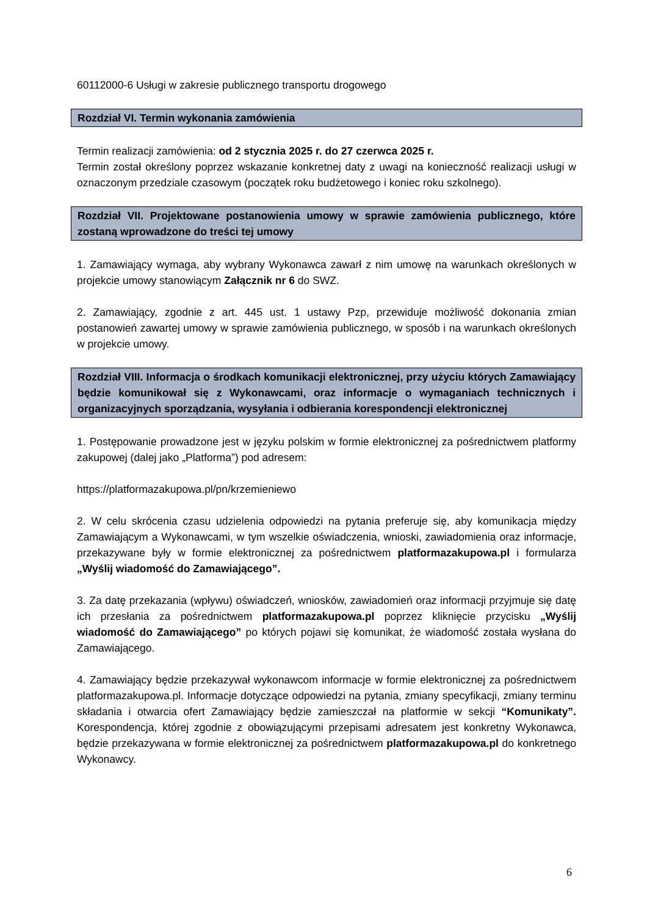60112000-6 Usługi w zakresie publicznego transportu drogowego
Rozdział VI. Termin wykonania zamówienia
Termin realizacji zamówienia: od 2 stycznia 2025 r. do 27 czerwca 2025 r.
Termin został określony poprzez wskazanie konkretnej daty z uwagi na konieczność realizacji usługi w oznaczonym przedziale czasowym (początek roku budżetowego i koniec roku szkolnego).
Rozdział VII. Projektowane postanowienia umowy w sprawie zamówienia publicznego, które zostaną wprowadzone do treści tej umowy
1. Zamawiający wymaga, aby wybrany Wykonawca zawarł z nim umowę na warunkach określonych w projekcie umowy stanowiącym Załącznik nr 6 do SWZ.
2. Zamawiający, zgodnie z art. 445 ust. 1 ustawy Pzp, przewiduje możliwość dokonania zmian postanowień zawartej umowy w sprawie zamówienia publicznego, w sposób i na warunkach określonych w projekcie umowy.
Rozdział VIII. Informacja o środkach komunikacji elektronicznej, przy użyciu których Zamawiający będzie komunikował się z Wykonawcami, oraz informacje o wymaganiach technicznych i organizacyjnych sporządzania, wysyłania i odbierania korespondencji elektronicznej
1. Postępowanie prowadzone jest w języku polskim w formie elektronicznej za pośrednictwem platformy zakupowej (dalej jako „Platforma”) pod adresem:
https://platformazakupowa.pl/pn/krzemieniewo
2. W celu skrócenia czasu udzielenia odpowiedzi na pytania preferuje się, aby komunikacja między Zamawiającym a Wykonawcami, w tym wszelkie oświadczenia, wnioski, zawiadomienia oraz informacje, przekazywane były w formie elektronicznej za pośrednictwem platformazakupowa.pl i formularza „Wyślij wiadomość do Zamawiającego”.
3. Za datę przekazania (wpływu) oświadczeń, wniosków, zawiadomień oraz informacji przyjmuje się datę ich przesłania za pośrednictwem platformazakupowa.pl poprzez kliknięcie przycisku „Wyślij wiadomość do Zamawiającego” po których pojawi się komunikat, że wiadomość została wysłana do Zamawiającego.
4. Zamawiający będzie przekazywał wykonawcom informacje w formie elektronicznej za pośrednictwem platformazakupowa.pl. Informacje dotyczące odpowiedzi na pytania, zmiany specyfikacji, zmiany terminu składania i otwarcia ofert Zamawiający będzie zamieszczał na platformie w sekcji “Komunikaty”. Korespondencja, której zgodnie z obowiązującymi przepisami adresatem jest konkretny Wykonawca, będzie przekazywana w formie elektronicznej za pośrednictwem platformazakupowa.pl do konkretnego Wykonawcy.
6